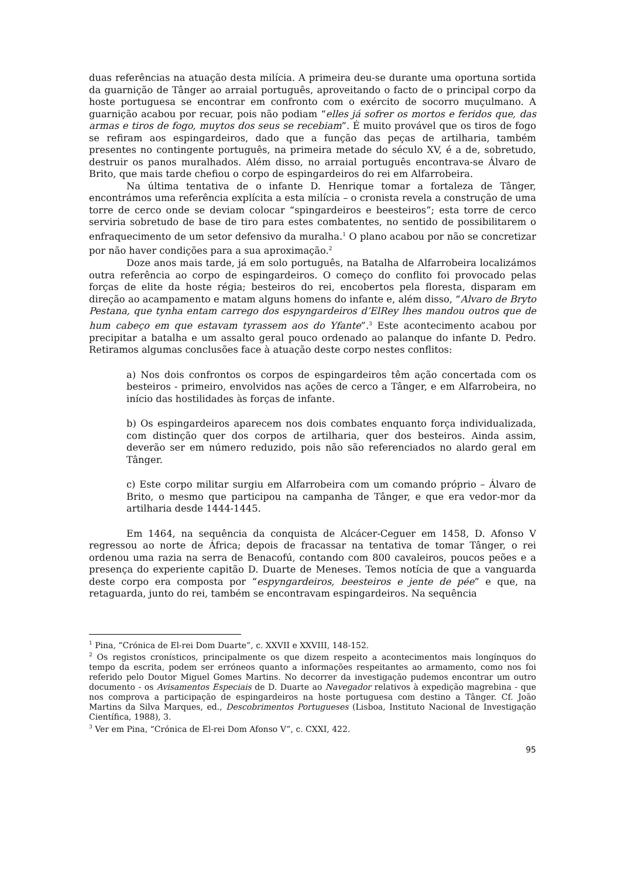duas referências na atuação desta milícia. A primeira deu-se durante uma oportuna sortida da guarnição de Tânger ao arraial português, aproveitando o facto de o principal corpo da hoste portuguesa se encontrar em confronto com o exército de socorro muçulmano. A guarnição acabou por recuar, pois não podiam “elles já sofrer os mortos e feridos que, das armas e tiros de fogo, muytos dos seus se recebiam”. É muito provável que os tiros de fogo se refiram aos espingardeiros, dado que a função das peças de artilharia, também presentes no contingente português, na primeira metade do século XV, é a de, sobretudo, destruir os panos muralhados. Além disso, no arraial português encontrava-se Álvaro de Brito, que mais tarde chefiou o corpo de espingardeiros do rei em Alfarrobeira.
Na última tentativa de o infante D. Henrique tomar a fortaleza de Tânger, encontrámos uma referência explícita a esta milícia – o cronista revela a construção de uma torre de cerco onde se deviam colocar “spingardeiros e beesteiros”; esta torre de cerco serviria sobretudo de base de tiro para estes combatentes, no sentido de possibilitarem o enfraquecimento de um setor defensivo da muralha.<sup>1</sup> O plano acabou por não se concretizar por não haver condições para a sua aproximação.<sup>2</sup>
Doze anos mais tarde, já em solo português, na Batalha de Alfarrobeira localizámos outra referência ao corpo de espingardeiros. O começo do conflito foi provocado pelas forças de elite da hoste régia; besteiros do rei, encobertos pela floresta, disparam em direção ao acampamento e matam alguns homens do infante e, além disso, “Alvaro de Bryto Pestana, que tynha entam carrego dos espyngardeiros d’ElRey lhes mandou outros que de hum cabeço em que estavam tyrassem aos do Yfante”.<sup>3</sup> Este acontecimento acabou por precipitar a batalha e um assalto geral pouco ordenado ao palanque do infante D. Pedro. Retiramos algumas conclusões face à atuação deste corpo nestes conflitos:
a) Nos dois confrontos os corpos de espingardeiros têm ação concertada com os besteiros - primeiro, envolvidos nas ações de cerco a Tânger, e em Alfarrobeira, no início das hostilidades às forças de infante.
b) Os espingardeiros aparecem nos dois combates enquanto força individualizada, com distinção quer dos corpos de artilharia, quer dos besteiros. Ainda assim, deverão ser em número reduzido, pois não são referenciados no alardo geral em Tânger.
c) Este corpo militar surgiu em Alfarrobeira com um comando próprio – Álvaro de Brito, o mesmo que participou na campanha de Tânger, e que era vedor-mor da artilharia desde 1444-1445.
Em 1464, na sequência da conquista de Alcácer-Ceguer em 1458, D. Afonso V regressou ao norte de África; depois de fracassar na tentativa de tomar Tânger, o rei ordenou uma razia na serra de Benacofú, contando com 800 cavaleiros, poucos peões e a presença do experiente capitão D. Duarte de Meneses. Temos notícia de que a vanguarda deste corpo era composta por “espyngardeiros, beesteiros e jente de pée” e que, na retaguarda, junto do rei, também se encontravam espingardeiros. Na sequência
<sup>1</sup> Pina, “Crónica de El-rei Dom Duarte”, c. XXVII e XXVIII, 148-152.
<sup>2</sup> Os registos cronísticos, principalmente os que dizem respeito a acontecimentos mais longínquos do tempo da escrita, podem ser erróneos quanto a informações respeitantes ao armamento, como nos foi referido pelo Doutor Miguel Gomes Martins. No decorrer da investigação pudemos encontrar um outro documento - os Avisamentos Especiais de D. Duarte ao Navegador relativos à expedição magrebina - que nos comprova a participação de espingardeiros na hoste portuguesa com destino a Tânger. Cf. João Martins da Silva Marques, ed., Descobrimentos Portugueses (Lisboa, Instituto Nacional de Investigação Científica, 1988), 3.
<sup>3</sup> Ver em Pina, “Crónica de El-rei Dom Afonso V”, c. CXXI, 422.
95